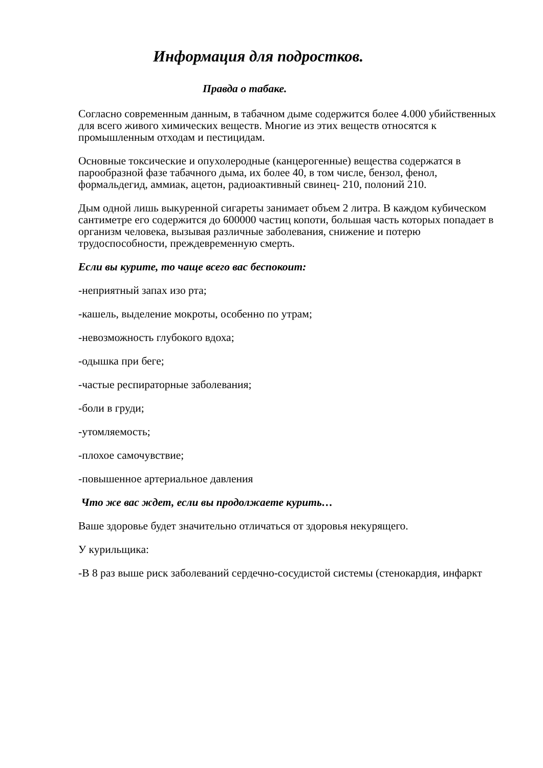Информация для подростков.
Правда о табаке.
Согласно современным данным, в табачном дыме содержится более 4.000 убийственных для всего живого химических веществ. Многие из этих веществ относятся к промышленным отходам и пестицидам.
Основные токсические и опухолеродные (канцерогенные) вещества содержатся в парообразной фазе табачного дыма, их более 40, в том числе, бензол, фенол, формальдегид, аммиак, ацетон, радиоактивный свинец- 210, полоний 210.
Дым одной лишь выкуренной сигареты занимает объем 2 литра. В каждом кубическом сантиметре его содержится до 600000 частиц копоти, большая часть которых попадает в организм человека, вызывая различные заболевания, снижение и потерю трудоспособности, преждевременную смерть.
Если вы курите, то чаще всего вас беспокоит:
-неприятный запах изо рта;
-кашель, выделение мокроты, особенно по утрам;
-невозможность глубокого вдоха;
-одышка при беге;
-частые респираторные заболевания;
-боли в груди;
-утомляемость;
-плохое самочувствие;
-повышенное артериальное давления
Что же вас ждет, если вы продолжаете курить…
Ваше здоровье будет значительно отличаться от здоровья некурящего.
У курильщика:
-В 8 раз выше риск заболеваний сердечно-сосудистой системы (стенокардия, инфаркт